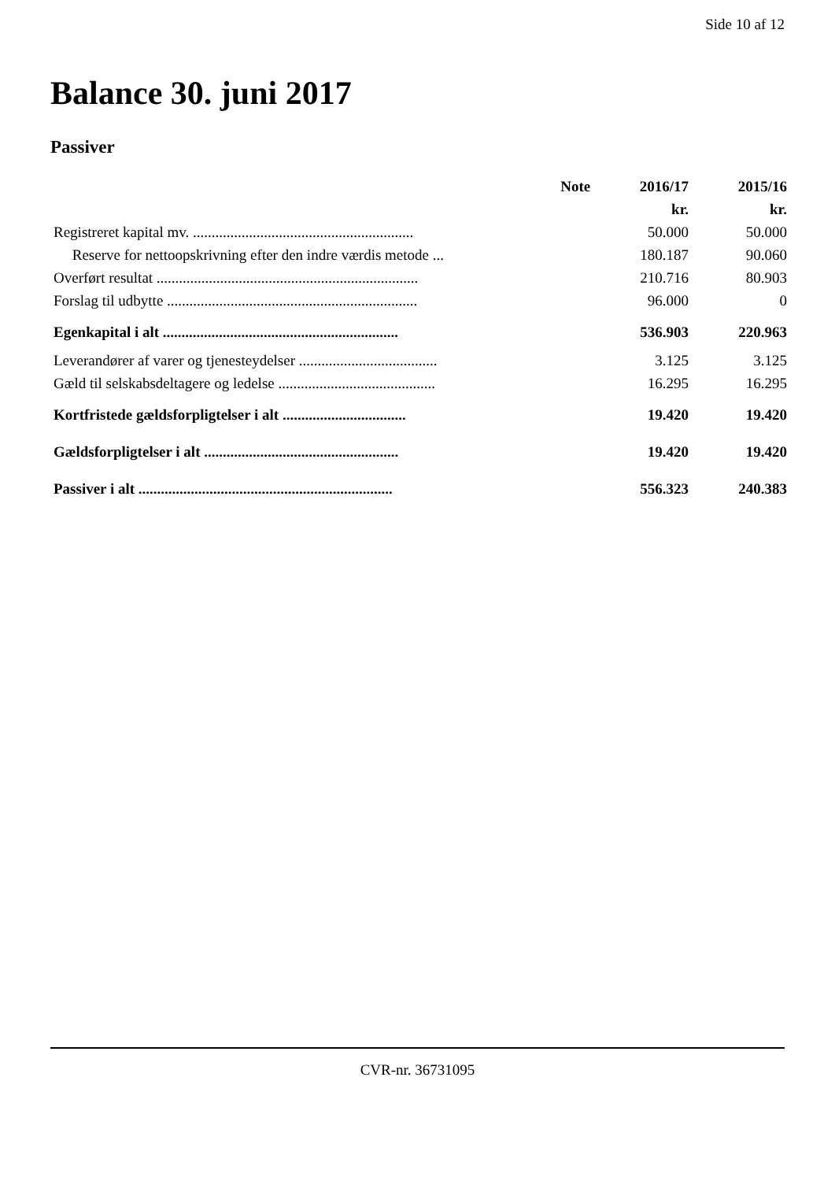Side 10 af 12
Balance 30. juni 2017
Passiver
| | Note | 2016/17 | 2015/16 |
| --- | --- | --- | --- |
| | | kr. | kr. |
| Registreret kapital mv. ........................................................... | | 50.000 | 50.000 |
| Reserve for nettoopskrivning efter den indre værdis metode ... | | 180.187 | 90.060 |
| Overført resultat ...................................................................... | | 210.716 | 80.903 |
| Forslag til udbytte ................................................................... | | 96.000 | 0 |
| Egenkapital i alt ............................................................... | | 536.903 | 220.963 |
| Leverandører af varer og tjenesteydelser ..................................... | | 3.125 | 3.125 |
| Gæld til selskabsdeltagere og ledelse .......................................... | | 16.295 | 16.295 |
| Kortfristede gældsforpligtelser i alt ................................. | | 19.420 | 19.420 |
| Gældsforpligtelser i alt .................................................... | | 19.420 | 19.420 |
| Passiver i alt .................................................................... | | 556.323 | 240.383 |
CVR-nr. 36731095